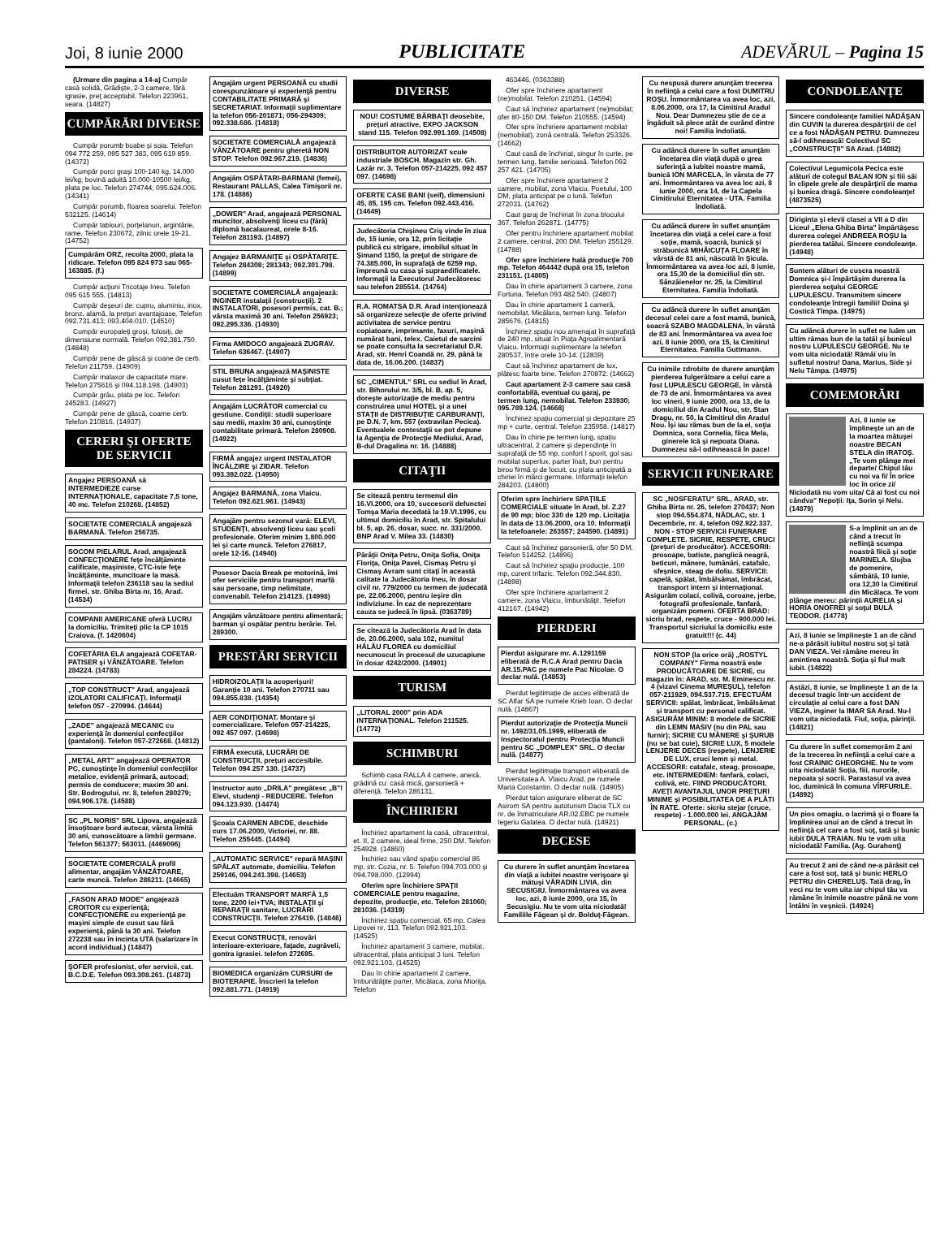Joi, 8 iunie 2000 PUBLICITATE ADEVĂRUL – Pagina 15
(Urmare din pagina a 14-a) Cumpăr casă solidă, Grădişte, 2-3 camere, fără igrasie, preţ acceptabil. Telefon 223961, seara. (14827)
CUMPĂRĂRI DIVERSE
Cumpăr porumb boabe şi soia. Telefon 094 772 259, 095 527 383, 095 619 859. (14372)
Cumpăr porci graşi 100-140 kg, 14.000 lei/kg; bovină adultă 10.000-10500 lei/kg, plata pe loc. Telefon 274744; 095.624.006. (14341)
Cumpăr porumb, floarea soarelui. Telefon 532125. (14614)
Cumpăr tablouri, porţelanuri, argintărie, rame. Telefon 230672, zilnic orele 19-21. (14752)
Cumpărăm ORZ, recolta 2000, plata la ridicare. Telefon 095 824 973 sau 065-163885. (f.)
Cumpăr acţiuni Tricotaje Ineu. Telefon 095 615 555. (14813)
Cumpăr deşeuri de: cupru, aluminiu, inox, bronz, alamă, la preţuri avantajoase. Telefon 092.731.413; 093.404.010. (14510)
Cumpăr europaleţi groşi, folosiţi, de dimensiune normală. Telefon 092.381.750. (14848)
Cumpăr pene de gâscă şi coane de cerb. Telefon 211759. (14909)
Cumpăr malaxor de capacitate mare. Telefon 275616 şi 094.118.198. (14903)
Cumpăr grâu, plata pe loc. Telefon 245283. (14927)
Cumpăr pene de gâscă, coarne cerb. Telefon 210816. (14937)
CERERI ŞI OFERTE DE SERVICII
Angajez PERSOANĂ să INTERMEDIEZE curse INTERNAŢIONALE, capacitate 7,5 tone, 40 mc. Telefon 210268. (14852)
SOCIETATE COMERCIALĂ angajează BARMANĂ. Telefon 256735.
SOCOM PIELARUL Arad, angajează CONFECŢIONERE feţe încălţăminte calificate, maşiniste, CTC-iste feţe încălţăminte, muncitoare la masă. Informaţii telefon 236118 sau la sediul firmei, str. Ghiba Birta nr. 16, Arad. (14534)
COMPANII AMERICANE oferă LUCRU la domiciliu. Trimiteţi plic la CP 1015 Craiova. (f. 1420604)
COFETĂRIA ELA angajează COFETAR-PATISER şi VÂNZĂTOARE. Telefon 284224. (14783)
„TOP CONSTRUCT" Arad, angajează IZOLATORI CALIFICAŢI. Informaţii telefon 057 - 270994. (14644)
„ZADE" angajează MECANIC cu experienţă în domeniul confecţiilor (pantaloni). Telefon 057-272668. (14812)
„METAL ART" angajează OPERATOR PC, cunoştinţe în domeniul confecţiilor metalice, evidenţă primară, autocad; permis de conducere; maxim 30 ani. Str. Bodrogului, nr. 8, telefon 280279; 094.906.178. (14588)
SC „PL NORIS" SRL Lipova, angajează însoţitoare bord autocar, vârsta limită 30 ani, cunoscătoare a limbii germane. Telefon 561377; 563011. (4469096)
SOCIETATE COMERCIALĂ profil alimentar, angajăm VÂNZĂTOARE, carte muncă. Telefon 286211. (14665)
„FASON ARAD MODE" angajează CROITOR cu experienţă; CONFECŢIONERE cu experienţă pe maşini simple de cusut sau fără experienţă, până la 30 ani. Telefon 272238 sau în incinta UTA (salarizare în acord individual.) (14847)
ŞOFER profesionist, ofer servicii, cat. B.C.D.E. Telefon 093.308.261. (14873)
Angajăm urgent PERSOANĂ cu studii corespunzătoare şi experienţă pentru CONTABILITATE PRIMARĂ şi SECRETARIAT. Informaţii suplimentare la telefon 056-201871; 056-294309; 092.338.686. (14818)
SOCIETATE COMERCIALĂ angajează VÂNZĂTOARE pentru gheretă NON STOP. Telefon 092.967.219. (14836)
Angajăm OSPĂTARI-BARMANI (femei), Restaurant PALLAS, Calea Timişorii nr. 178. (14886)
„DOWER" Arad, angajează PERSONAL muncitor, absolvenţi liceu cu (fără) diplomă bacalaureat, orele 8-16. Telefon 281193. (14897)
Angajez BARMANIŢE şi OSPĂTARIŢE. Telefon 284308; 281343; 092.301.798. (14899)
SOCIETATE COMERCIALĂ angajează: INGINER instalaţii (construcţii). 2 INSTALATORI, posesori permis, cat. B.; vârsta maximă 30 ani. Telefon 256923; 092.295.336. (14930)
Firma AMIDOCO angajează ZUGRAV. Telefon 636467. (14907)
STIL BRUNA angajează MAŞINISTE cusut feţe încălţăminte şi subţiat. Telefon 281291. (14920)
Angajăm LUCRĂTOR comercial cu gestiune. Condiţii: studii superioare sau medii, maxim 30 ani, cunoştinţe contabilitate primară. Telefon 280908. (14922)
FIRMĂ angajez urgent INSTALATOR ÎNCĂLZIRE şi ZIDAR. Telefon 093.392.022. (14950)
Angajez BARMANĂ, zona Vlaicu. Telefon 092.621.961. (14943)
Angajăm pentru sezonul vară: ELEVI, STUDENŢI, absolvenţi liceu sau şcoli profesionale. Oferim minim 1.800.000 lei şi carte muncă. Telefon 276817, orele 12-16. (14940)
Posesor Dacia Break pe motorină, îmi ofer serviciile pentru transport marfă sau persoane, timp nelimitate, convenabil. Telefon 214123. (14998)
Angajăm vânzătoare pentru alimentară; barman şi ospătar pentru berărie. Tel. 289300.
PRESTĂRI SERVICII
HIDROIZOLAŢII la acoperişuri! Garanţie 10 ani. Telefon 270711 sau 094.855.838. (14354)
AER CONDIŢIONAT. Montare şi comercializare. Telefon 057-214225, 092 457 097. (14698)
FIRMĂ execută, LUCRĂRI DE CONSTRUCŢII, preţuri accesibile. Telefon 094 257 130. (14737)
Instructor auto „DRILA" pregătesc „B"! Elevi, studenţi - REDUCERE. Telefon 094.123.930. (14474)
Şcoala CARMEN ABCDE, deschide curs 17.06.2000, Victoriei, nr. 88. Telefon 255445. (14494)
„AUTOMATIC SERVICE" repară MAŞINI SPĂLAT automate, domiciliu. Telefon 259146, 094.241.398. (14653)
Efectuăm TRANSPORT MARFĂ 1,5 tone, 2200 lei+TVA; INSTALAŢII şi REPARAŢII sanitare, LUCRĂRI CONSTRUCŢII. Telefon 276419. (14846)
Execut CONSTRUCŢII, renovări interioare-exterioare, faţade, zugrăveli, gontra igrasiei. telefon 272695.
BIOMEDICA organizăm CURSURI de BIOTERAPIE. Înscrieri la telefon 092.881.771. (14919)
DIVERSE
NOU! COSTUME BĂRBAŢI deosebite, preţuri atractive, EXPO JACKSON stand 115. Telefon 092.991.169. (14508)
DISTRIBUITOR AUTORIZAT scule industriale BOSCH. Magazin str. Gh. Lazăr nr. 3. Telefon 057-214225, 092 457 097. (14698)
OFERTE CASE BANI (seif), dimensiuni 45, 85, 195 cm. Telefon 092.443.416. (14649)
Judecătoria Chişineu Criş vinde în ziua de, 15 iunie, ora 12, prin licitaţie publică cu strigare, imobilul situat în Şimand 1150, la preţul de strigare de 74.385.000, în suprafaţă de 6259 mp, împreună cu casa şi supraedificatele. Informaţii la Executorul Judecătoresc sau telefon 285514. (14764)
R.A. ROMATSA D.R. Arad intenţionează să organizeze selecţie de oferte privind activitatea de service pentru copiatoare, imprimante, faxuri, maşină numărat bani, telex. Caietul de sarcini se poate consulta la secretariatul D.R. Arad, str. Henri Coandă nr. 29, până la data de, 16.06.200. (14837)
SC „CIMENTUL" SRL cu sediul în Arad, str. Bihorului nr. 3/5, bl. B, ap. 5, doreşte autorizaţie de mediu pentru construirea unui HOTEL şi a unei STAŢII de DISTRIBUŢIE CARBURANŢI, pe D.N. 7, km. 557 (extravilan Pecica). Eventualele contestaţii se pot depune la Agenţia de Protecţie Mediului, Arad, B-dul Dragalina nr. 16. (14888)
CITAŢII
Se citează pentru termenul din 16.VI.2000, ora 10, succesorii defunctei Tomşa Maria decedată la 19.VI.1996, cu ultimul domiciliu în Arad, str. Spitalului bl. 5, ap. 26, dosar, succ. nr. 331/2000. BNP Arad V. Milea 33. (14830)
Părâţii Oniţa Petru, Oniţa Sofia, Oniţa Floriţa, Oniţa Pavel, Cismaş Petru şi Cismaş Avram sunt citaţi în această calitate la Judecătoria Ineu, în dosar civil nr. 779/2000 cu termen de judecată pe, 22.06.2000, pentru ieşire din indiviziune. În caz de neprezentare cauza se judecă în lipsă. (0363789)
Se citează la Judecătoria Arad în data de, 20.06.2000, sala 102, numitul HĂLĂU FLOREA cu domiciliul necunoscut în procesul de uzucapiune în dosar 4242/2000. (14901)
TURISM
„LITORAL 2000" prin ADA INTERNAŢIONAL. Telefon 211525. (14772)
SCHIMBURI
Schimb casa RALLA 4 camere, anexă, grădină cu: casă mică, garsonieră + diferenţă. Telefon 286131.
ÎNCHIRIERI
Închiriez apartament la casă, ultracentral, et. II, 2 camere, ideal firme, 250 DM. Telefon 254928. (14860)
Închiriez sau vând spaţiu comercial 86 mp, str. Cozia, nr. 5. Telefon 094.703.000 şi 094.798.000. (12994)
Oferim spre închiriere SPAŢII COMERCIALE pentru magazine, depozite, producţie, etc. Telefon 281060; 281036. (14319)
Închiriez spaţiu comercial, 65 mp, Calea Lipovei nr. 113. Telefon 092.921.103. (14525)
Închiriez apartament 3 camere, mobilat, ultracentral, plata anticipat 3 luni. Telefon 092.921.103. (14525)
Dau în chirie apartament 2 camere, îmbunătăţite parter, Micălaca, zona Mioriţa. Telefon
463446. (0363388)
Ofer spre închiriere apartament (ne)mobilat. Telefon 210251. (14594)
Caut să închiriez apartament (ne)mobilat; ofer 80-150 DM. Telefon 210555. (14594)
Ofer spre închiriere apartament mobilat (nemobilat), zonă centrală. Telefon 253326. (14662)
Caut casă de închiriat, singur în curte, pe termen lung, familie serioasă. Telefon 092 257 421. (14705)
Ofer spre închiriere apartament 2 camere, mobilat, zona Vlaicu. Poetului, 100 DM, plata anticipat pe o lună. Telefon 272031. (14762)
Caut garaj de închiriat în zona blocului 367. Telefon 262871. (14775)
Ofer pentru închiriere apartament mobilat 2 camere, central, 200 DM. Telefon 255129. (14788)
Ofer spre închiriere hală producţie 700 mp. Telefon 464442 după ora 15, telefon 231151. (14805)
Dau în chirie apartament 3 camere, zona Fortuna. Telefon 093 482 540. (24807)
Dau în chirie apartament 1 cameră, nemobilat, Micălaca, termen lung. Telefon 285676. (14815)
Închiriez spaţiu nou amenajat în suprafaţă de 240 mp, situat în Piaţa Agroalimentară Vlaicu. Informaţii suplimentare la telefon 280537, între orele 10-14. (12839)
Caut să închiriez apartament de lux, plătesc foarte bine. Telefon 270872. (14662)
Caut apartament 2-3 camere sau casă confortabilă, eventual cu garaj, pe termen lung, nemobilat. Telefon 233930; 095.789.124. (14668)
Închiriez spaţiu comercial şi depozitare 25 mp + curte, central. Telefon 235958. (14817)
Dau în chirie pe termen lung, spaţiu ultracentral, 2 camere şi dependinţe în suprafaţă de 55 mp, confort I sporit, gol sau mobilat superlux, parter înalt, bun pentru birou firmă şi de locuit, cu plata anticipată a chiriei în mărci germane. Informaţii telefon 284203. (14800)
Oferim spre închiriere SPAŢIILE COMERCIALE situate în Arad, bl. Z.27 de 90 mp; bloc 330 de 120 mp. Licitaţia în data de 13.06.2000, ora 10. Informaţii la telefoanele: 263557; 244590. (14891)
Caut să închiriez garsonieră, ofer 50 DM. Telefon 514252. (14896)
Caut să închiriez spaţiu producţie, 100 mp, curent trifazic. Telefon 092.344.830. (14898)
Ofer spre închiriere apartament 2 camere, zona Vlaicu, îmbunătăţit. Telefon 412167. (14942)
PIERDERI
Pierdut asigurare mr. A.1291159 eliberată de R.C.A Arad pentru Dacia AR.15.PAC pe numele Pac Nicolae. O declar nulă. (14853)
Pierdut legitimaţie de acces eliberată de SC Alfar SA pe numele Krieb Ioan. O declar nulă. (14867)
Pierdut autorizaţie de Protecţia Muncii nr. 1492/31.05.1999, eliberată de Inspectoratul pentru Protecţia Muncii pentru SC „DOMPLEX" SRL. O declar nulă. (14877)
Pierdut legitimaţie transport eliberată de Universitatea A. Vlaicu Arad, pe numele Maria Constantin. O declar nulă. (14905)
Pierdut talon asigurare eliberat de SC Asirom SA pentru autoturism Dacia TLX cu nr. de înmatriculare AR.02.EBC pe numele Iegeriu Galatea. O declar nulă. (14921)
DECESE
Cu durere în suflet anunţăm încetarea din viaţă a iubitei noastre verişoare şi mătuşi VĂRADIN LIVIA, din SECUSIGIU. Înmormântarea va avea loc, azi, 8 iunie 2000, ora 15, în Secusigiu. Nu te vom uita niciodată! Familiile Făgean şi dr. Bolduţ-Făgean.
Cu nespusă durere anunţăm trecerea în nefiinţă a celui care a fost DUMITRU ROŞU. Înmormântarea va avea loc, azi, 8.06.2000, ora 17, la Cimitirul Aradul Nou. Dear Dumnezeu ştie de ce a îngăduit să plece atât de curând dintre noi! Familia îndoliată.
Cu adâncă durere în suflet anunţăm încetarea din viaţă după o grea suferinţă a iubitei noastre mamă, bunică ION MARCELA, în vârsta de 77 ani. Înmormântarea va avea loc azi, 8 iunie 2000, ora 14, de la Capela Cimitirului Eternitatea - UTA. Familia îndoliată.
Cu adâncă durere în suflet anunţăm încetarea din viaţă a celei care a fost soţie, mamă, soacră, bunică şi străbunică MIHĂICUŢA FLOARE în vârstă de 81 ani, născută în Şicula. Înmormântarea va avea loc azi, 8 iunie, ora 15,30 de la domiciliul din str. Sânzâienelor nr. 25, la Cimitirul Eternitatea. Familia îndoliată.
Cu adâncă durere în suflet anunţăm decesul celei care a fost mamă, bunică, soacră SZABO MAGDALENA, în vârstă de 83 ani. Înmormântarea va avea loc azi, 8 iunie 2000, ora 15, la Cimitirul Eternitatea. Familia Guttmann.
Cu inimile zdrobite de durere anunţăm pierderea fulgerătoare a celui care a fost LUPULESCU GEORGE, în vârstă de 73 de ani. Înmormântarea va avea loc vineri, 9 iunie 2000, ora 13, de la domiciliul din Aradul Nou, str. Stan Dragu, nr. 50, la Cimitirul din Aradul Nou. Îşi iau rămas bun de la el, soţia Domnica, sora Cornelia, fiica Mela, ginerele Ică şi nepoata Diana. Dumnezeu să-l odihnească în pace!
SERVICII FUNERARE
SC „NOSFERATU" SRL, ARAD, str. Ghiba Birta nr. 26, telefon 270437; Non stop 094.554.874, NĂDLAC, str. 1 Decembrie, nr. 4, telefon 092.922.337. NON - STOP SERVICII FUNERARE COMPLETE. SICRIE, RESPETE, CRUCI (preţuri de producător). ACCESORII: prosoape, batiste, panglică neagră, beticuri, mânere, lumânări, catafalc, sfeşnice, steag de doliu. SERVICII: capelă, spălat, îmbălsămat, îmbrăcat, transport intern şi internaţional. Asigurăm colaci, colivă, coroane, jerbe, fotografii profesionale, fanfară, organizăm pomeni. OFERTA BRAD: sicriu brad, respete, cruce - 900.000 lei. Transportul sicriului la domiciliu este gratuit!!! (c. 44)
NON STOP (la orice oră) „ROSTYL COMPANY" Firma noastră este PRODUCĂTOARE DE SICRIE, cu magazin în: ARAD, str. M. Eminescu nr. 4 (vizavi Cinema MUREŞUL), telefon 057-211929, 094.537.715. EFECTUĂM SERVICII: spălat, îmbrăcat, îmbălsămat şi transport cu personal calificat. ASIGURĂM MINIM: 8 modele de SICRIE din LEMN MASIV (nu din PAL sau furnir); SICRIE CU MÂNERE şi ŞURUB (nu se bat cuie), SICRIE LUX, 5 modele LENJERIE DECES (respete), LENJERIE DE LUX, cruci lemn şi metal. ACCESORII: catafalc, steag, prosoape, etc. INTERMEDIEM: fanfară, colaci, colivă, etc. FIIND PRODUCĂTORI, AVEŢI AVANTAJUL UNOR PREŢURI MINIME şi POSIBILITATEA DE A PLĂTI ÎN RATE. Oferte: sicriu stejar (cruce, respete) - 1.000.000 lei. ANGAJĂM PERSONAL. (c.)
CONDOLEANŢE
Sincere condoleanţe familiei NĂDĂŞAN din CUVIN la durerea despărţirii de cel ce a fost NĂDĂŞAN PETRU. Dumnezeu să-l odihnească! Colectivul SC „CONSTRUCŢII" SA Arad. (14882)
Colectivul Legumicola Pecica este alături de colegul BALAN ION şi fiii săi în clipele grele ale despărţirii de mama şi bunica dragă. Sincere condoleanţe! (4873525)
Diriginta şi elevii clasei a VII a D din Liceul „Elena Ghiba Birta" împărtăşesc durerea colegei ANDREEA ROŞU la pierderea tatălui. Sincere condoleanţe. (14948)
Suntem alături de cuscra noastră Domnica şi-i împărtăşim durerea la pierderea soţului GEORGE LUPULESCU. Transmitem sincere condoleanţe întregii familii! Doina şi Costică Tîmpa. (14975)
Cu adâncă durere în suflet ne luăm un ultim rămas bun de la tatăl şi bunicul nostru LUPULESCU GEORGE. Nu te vom uita niciodată! Rămâi viu în sufletul nostru! Dana, Marius, Side şi Nelu Tâmpa. (14975)
COMEMORĂRI
Azi, 8 iunie se împlineşte un an de la moartea mătuşei noastre BECAN STELA din IRATOŞ. „Te vom plânge mei departe/ Chipul tău cu noi va fi/ În orice loc în orice zi/ Niciodată nu vom uita/ Că ai fost cu noi cândva" Nepoţii: Iţa, Sorin şi Nelu. (14879)
S-a împlinit un an de când a trecut în nefiinţă scumpa noastră fiică şi soţie MARINELA. Slujba de pomenire, sâmbătă, 10 iunie, ora 12,30 la Cimitirul din Micălaca. Te vom plânge mereu: părinţii AURELIA şi HORIA ONOFREI şi soţul BULĂ TEODOR. (14778)
Azi, 8 iunie se împlineşte 1 an de când ne-a părăsit iubitul nostru soţ şi tată DAN VIEZA. Vei rămâne mereu în amintirea noastră. Soţia şi fiul mult iubit. (14822)
Astăzi, 8 iunie, se împlineşte 1 an de la decesul tragic într-un accident de circulaţie al celui care a fost DAN VIEZA, inginer la IMAR SA Arad. Nu-l vom uita niciodată. Fiul, soţia, părinţii. (14821)
Cu durere în suflet comemorăm 2 ani de la trecerea în nefiinţă a celui care a fost CRAINIC GHEORGHE. Nu te vom uita niciodată! Soţia, fiii, nurorile, nepoata şi socrii. Parastasul va avea loc, duminică în comuna VÎRFURILE. (14892)
Un pios omagiu, o lacrimă şi o floare la împlinirea unui an de când a trecut în nefiinţă cel care a fost soţ, tată şi bunic iubit DULA TRAIAN. Nu te vom uita niciodată! Familia. (Ag. Gurahonţ)
Au trecut 2 ani de când ne-a părăsit cel care a fost soţ, tată şi bunic HERLO PETRU din CHERELUŞ. Tată drag, în veci nu te vom uita iar chipul tău va rămâne în inimile noastre până ne vom întâlni în veşnicii. (14924)